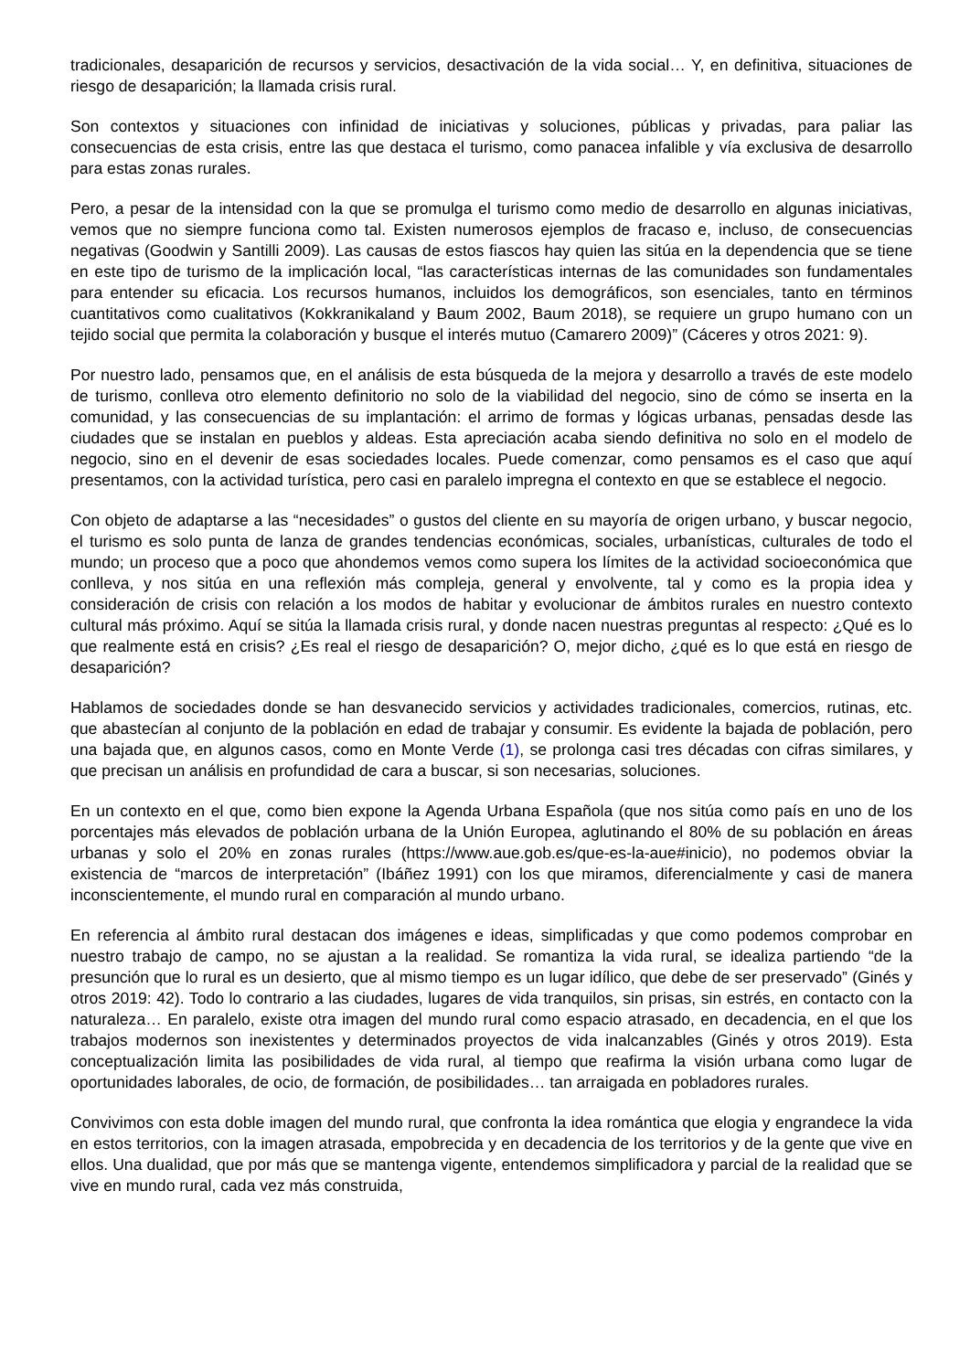tradicionales, desaparición de recursos y servicios, desactivación de la vida social… Y, en definitiva, situaciones de riesgo de desaparición; la llamada crisis rural.
Son contextos y situaciones con infinidad de iniciativas y soluciones, públicas y privadas, para paliar las consecuencias de esta crisis, entre las que destaca el turismo, como panacea infalible y vía exclusiva de desarrollo para estas zonas rurales.
Pero, a pesar de la intensidad con la que se promulga el turismo como medio de desarrollo en algunas iniciativas, vemos que no siempre funciona como tal. Existen numerosos ejemplos de fracaso e, incluso, de consecuencias negativas (Goodwin y Santilli 2009). Las causas de estos fiascos hay quien las sitúa en la dependencia que se tiene en este tipo de turismo de la implicación local, “las características internas de las comunidades son fundamentales para entender su eficacia. Los recursos humanos, incluidos los demográficos, son esenciales, tanto en términos cuantitativos como cualitativos (Kokkranikaland y Baum 2002, Baum 2018), se requiere un grupo humano con un tejido social que permita la colaboración y busque el interés mutuo (Camarero 2009)” (Cáceres y otros 2021: 9).
Por nuestro lado, pensamos que, en el análisis de esta búsqueda de la mejora y desarrollo a través de este modelo de turismo, conlleva otro elemento definitorio no solo de la viabilidad del negocio, sino de cómo se inserta en la comunidad, y las consecuencias de su implantación: el arrimo de formas y lógicas urbanas, pensadas desde las ciudades que se instalan en pueblos y aldeas. Esta apreciación acaba siendo definitiva no solo en el modelo de negocio, sino en el devenir de esas sociedades locales. Puede comenzar, como pensamos es el caso que aquí presentamos, con la actividad turística, pero casi en paralelo impregna el contexto en que se establece el negocio.
Con objeto de adaptarse a las “necesidades” o gustos del cliente en su mayoría de origen urbano, y buscar negocio, el turismo es solo punta de lanza de grandes tendencias económicas, sociales, urbanísticas, culturales de todo el mundo; un proceso que a poco que ahondemos vemos como supera los límites de la actividad socioeconómica que conlleva, y nos sitúa en una reflexión más compleja, general y envolvente, tal y como es la propia idea y consideración de crisis con relación a los modos de habitar y evolucionar de ámbitos rurales en nuestro contexto cultural más próximo. Aquí se sitúa la llamada crisis rural, y donde nacen nuestras preguntas al respecto: ¿Qué es lo que realmente está en crisis? ¿Es real el riesgo de desaparición? O, mejor dicho, ¿qué es lo que está en riesgo de desaparición?
Hablamos de sociedades donde se han desvanecido servicios y actividades tradicionales, comercios, rutinas, etc. que abastecían al conjunto de la población en edad de trabajar y consumir. Es evidente la bajada de población, pero una bajada que, en algunos casos, como en Monte Verde (1), se prolonga casi tres décadas con cifras similares, y que precisan un análisis en profundidad de cara a buscar, si son necesarias, soluciones.
En un contexto en el que, como bien expone la Agenda Urbana Española (que nos sitúa como país en uno de los porcentajes más elevados de población urbana de la Unión Europea, aglutinando el 80% de su población en áreas urbanas y solo el 20% en zonas rurales (https://www.aue.gob.es/que-es-la-aue#inicio), no podemos obviar la existencia de “marcos de interpretación” (Ibáñez 1991) con los que miramos, diferencialmente y casi de manera inconscientemente, el mundo rural en comparación al mundo urbano.
En referencia al ámbito rural destacan dos imágenes e ideas, simplificadas y que como podemos comprobar en nuestro trabajo de campo, no se ajustan a la realidad. Se romantiza la vida rural, se idealiza partiendo “de la presunción que lo rural es un desierto, que al mismo tiempo es un lugar idílico, que debe de ser preservado” (Ginés y otros 2019: 42). Todo lo contrario a las ciudades, lugares de vida tranquilos, sin prisas, sin estrés, en contacto con la naturaleza… En paralelo, existe otra imagen del mundo rural como espacio atrasado, en decadencia, en el que los trabajos modernos son inexistentes y determinados proyectos de vida inalcanzables (Ginés y otros 2019). Esta conceptualización limita las posibilidades de vida rural, al tiempo que reafirma la visión urbana como lugar de oportunidades laborales, de ocio, de formación, de posibilidades… tan arraigada en pobladores rurales.
Convivimos con esta doble imagen del mundo rural, que confronta la idea romántica que elogia y engrandece la vida en estos territorios, con la imagen atrasada, empobrecida y en decadencia de los territorios y de la gente que vive en ellos. Una dualidad, que por más que se mantenga vigente, entendemos simplificadora y parcial de la realidad que se vive en mundo rural, cada vez más construida,